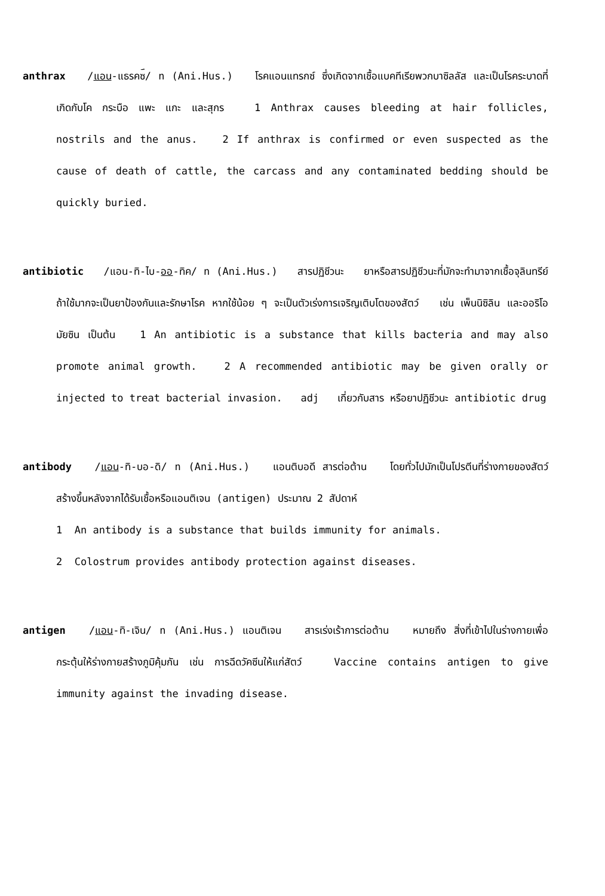anthrax /แอน-แธรคซ<sup>ึ</sup>/ n (Ani.Hus.) โรคแอนแทรกซ์ ซึ่งเกิดจากเชื้อแบคทีเรียพวกบาซิลลัส และเป็นโรคระบาดที่เกิดกับโค กระบือ แพะ แกะ และสุกร 1 Anthrax causes bleeding at hair follicles, nostrils and the anus. 2 If anthrax is confirmed or even suspected as the cause of death of cattle, the carcass and any contaminated bedding should be quickly buried.
antibiotic /แอน-ทิ-ไบ-ออ-ทิค/ n (Ani.Hus.) สารปฏิชีวนะ ยาหรือสารปฏิชีวนะที่มักจะทำมาจากเชื้อจุลินทรีย์ ถ้าใช้มากจะเป็นยาป้องกันและรักษาโรค หากใช้น้อย ๆ จะเป็นตัวเร่งการเจริญเติบโตของสัตว์ เช่น เพ็นนิซิลิน และออริโอมัยซิน เป็นต้น 1 An antibiotic is a substance that kills bacteria and may also promote animal growth. 2 A recommended antibiotic may be given orally or injected to treat bacterial invasion. adj เกี่ยวกับสาร หรือยาปฏิชีวนะ antibiotic drug
antibody /แอน-ทิ-บอ-ดิ/ n (Ani.Hus.) แอนติบอดี สารต่อต้าน โดยทั่วไปมักเป็นโปรตีนที่ร่างกายของสัตว์สร้างขึ้นหลังจากได้รับเชื้อหรือแอนติเจน (antigen) ประมาณ 2 สัปดาห์
1 An antibody is a substance that builds immunity for animals.
2 Colostrum provides antibody protection against diseases.
antigen /แอน-ทิ-เจิน/ n (Ani.Hus.) แอนติเจน สารเร่งเร้าการต่อต้าน หมายถึง สิ่งที่เข้าไปในร่างกายเพื่อกระตุ้นให้ร่างกายสร้างภูมิคุ้มกัน เช่น การฉีดวัคซีนให้แก่สัตว์ Vaccine contains antigen to give immunity against the invading disease.